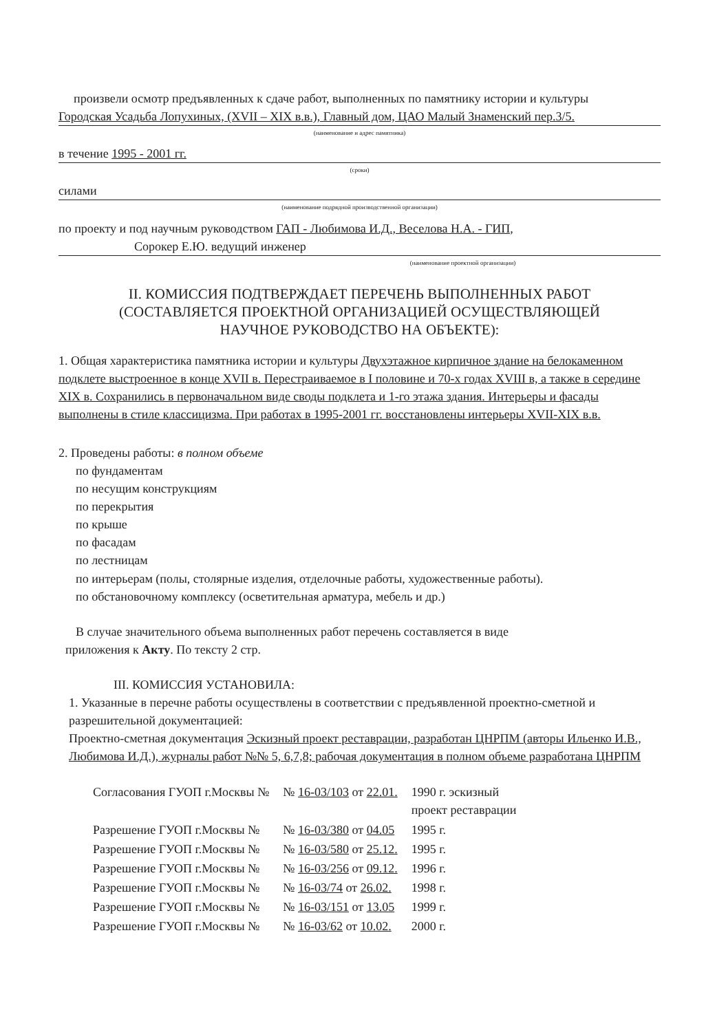произвели осмотр предъявленных к сдаче работ, выполненных по памятнику истории и культуры
Городская Усадьба Лопухиных, (XVII – XIX в.в.), Главный дом, ЦАО Малый Знаменский пер.3/5.
(наименование и адрес памятника)
в течение 1995 - 2001 гг.
(сроки)
силами
(наименование подрядной производственной организации)
по проекту и под научным руководством ГАП - Любимова И.Д., Веселова Н.А. - ГИП,
Сорокер Е.Ю. ведущий инженер
(наименование проектной организации)
II. КОМИССИЯ ПОДТВЕРЖДАЕТ ПЕРЕЧЕНЬ ВЫПОЛНЕННЫХ РАБОТ
(СОСТАВЛЯЕТСЯ ПРОЕКТНОЙ ОРГАНИЗАЦИЕЙ ОСУЩЕСТВЛЯЮЩЕЙ
НАУЧНОЕ РУКОВОДСТВО НА ОБЪЕКТЕ):
1. Общая характеристика памятника истории и культуры Двухэтажное кирпичное здание на белокаменном подклете выстроенное в конце XVII в. Перестраиваемое в I половине и 70-х годах XVIII в, а также в середине XIX в. Сохранились в первоначальном виде своды подклета и 1-го этажа здания. Интерьеры и фасады выполнены в стиле классицизма. При работах в 1995-2001 гг. восстановлены интерьеры XVII-XIX в.в.
2. Проведены работы: в полном объеме
по фундаментам
по несущим конструкциям
по перекрытия
по крыше
по фасадам
по лестницам
по интерьерам (полы, столярные изделия, отделочные работы, художественные работы).
по обстановочному комплексу (осветительная арматура, мебель и др.)
В случае значительного объема выполненных работ перечень составляется в виде
приложения к Акту. По тексту 2 стр.
III. КОМИССИЯ УСТАНОВИЛА:
1. Указанные в перечне работы осуществлены в соответствии с предъявленной проектно-сметной и разрешительной документацией:
Проектно-сметная документация Эскизный проект реставрации, разработан ЦНРПМ (авторы Ильенко И.В., Любимова И.Д.), журналы работ №№ 5, 6,7,8; рабочая документация в полном объеме разработана ЦНРПМ
| Согласования ГУОП г.Москвы № | № 16-03/103 от 22.01. | 1990 г. эскизный проект реставрации |
| Разрешение ГУОП г.Москвы № | № 16-03/380 от 04.05 | 1995 г. |
| Разрешение ГУОП г.Москвы № | № 16-03/580 от 25.12. | 1995 г. |
| Разрешение ГУОП г.Москвы № | № 16-03/256 от 09.12. | 1996 г. |
| Разрешение ГУОП г.Москвы № | № 16-03/74 от 26.02. | 1998 г. |
| Разрешение ГУОП г.Москвы № | № 16-03/151 от 13.05 | 1999 г. |
| Разрешение ГУОП г.Москвы № | № 16-03/62 от 10.02. | 2000 г. |